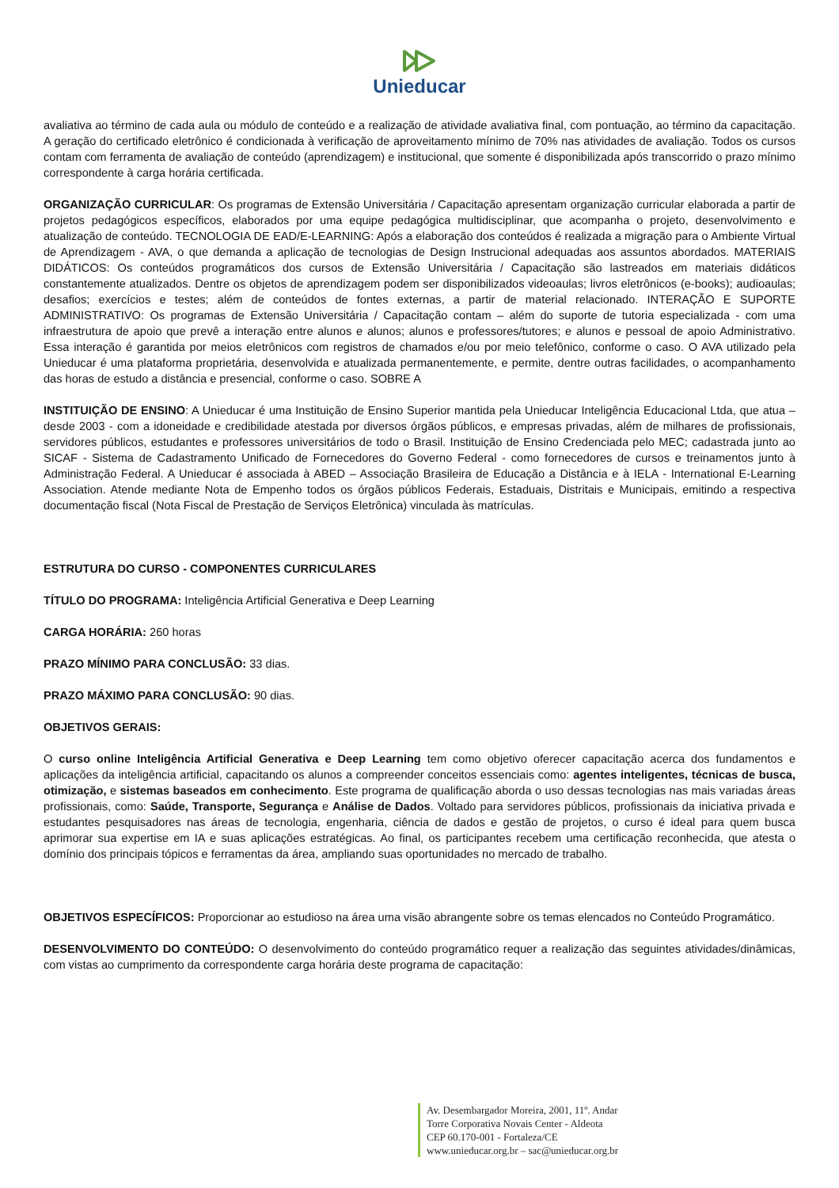Unieducar
avaliativa ao término de cada aula ou módulo de conteúdo e a realização de atividade avaliativa final, com pontuação, ao término da capacitação. A geração do certificado eletrônico é condicionada à verificação de aproveitamento mínimo de 70% nas atividades de avaliação. Todos os cursos contam com ferramenta de avaliação de conteúdo (aprendizagem) e institucional, que somente é disponibilizada após transcorrido o prazo mínimo correspondente à carga horária certificada.
ORGANIZAÇÃO CURRICULAR: Os programas de Extensão Universitária / Capacitação apresentam organização curricular elaborada a partir de projetos pedagógicos específicos, elaborados por uma equipe pedagógica multidisciplinar, que acompanha o projeto, desenvolvimento e atualização de conteúdo. TECNOLOGIA DE EAD/E-LEARNING: Após a elaboração dos conteúdos é realizada a migração para o Ambiente Virtual de Aprendizagem - AVA, o que demanda a aplicação de tecnologias de Design Instrucional adequadas aos assuntos abordados. MATERIAIS DIDÁTICOS: Os conteúdos programáticos dos cursos de Extensão Universitária / Capacitação são lastreados em materiais didáticos constantemente atualizados. Dentre os objetos de aprendizagem podem ser disponibilizados videoaulas; livros eletrônicos (e-books); audioaulas; desafios; exercícios e testes; além de conteúdos de fontes externas, a partir de material relacionado. INTERAÇÃO E SUPORTE ADMINISTRATIVO: Os programas de Extensão Universitária / Capacitação contam – além do suporte de tutoria especializada - com uma infraestrutura de apoio que prevê a interação entre alunos e alunos; alunos e professores/tutores; e alunos e pessoal de apoio Administrativo. Essa interação é garantida por meios eletrônicos com registros de chamados e/ou por meio telefônico, conforme o caso. O AVA utilizado pela Unieducar é uma plataforma proprietária, desenvolvida e atualizada permanentemente, e permite, dentre outras facilidades, o acompanhamento das horas de estudo a distância e presencial, conforme o caso. SOBRE A
INSTITUIÇÃO DE ENSINO: A Unieducar é uma Instituição de Ensino Superior mantida pela Unieducar Inteligência Educacional Ltda, que atua – desde 2003 - com a idoneidade e credibilidade atestada por diversos órgãos públicos, e empresas privadas, além de milhares de profissionais, servidores públicos, estudantes e professores universitários de todo o Brasil. Instituição de Ensino Credenciada pelo MEC; cadastrada junto ao SICAF - Sistema de Cadastramento Unificado de Fornecedores do Governo Federal - como fornecedores de cursos e treinamentos junto à Administração Federal. A Unieducar é associada à ABED – Associação Brasileira de Educação a Distância e à IELA - International E-Learning Association. Atende mediante Nota de Empenho todos os órgãos públicos Federais, Estaduais, Distritais e Municipais, emitindo a respectiva documentação fiscal (Nota Fiscal de Prestação de Serviços Eletrônica) vinculada às matrículas.
ESTRUTURA DO CURSO - COMPONENTES CURRICULARES
TÍTULO DO PROGRAMA: Inteligência Artificial Generativa e Deep Learning
CARGA HORÁRIA: 260 horas
PRAZO MÍNIMO PARA CONCLUSÃO: 33 dias.
PRAZO MÁXIMO PARA CONCLUSÃO: 90 dias.
OBJETIVOS GERAIS:
O curso online Inteligência Artificial Generativa e Deep Learning tem como objetivo oferecer capacitação acerca dos fundamentos e aplicações da inteligência artificial, capacitando os alunos a compreender conceitos essenciais como: agentes inteligentes, técnicas de busca, otimização, e sistemas baseados em conhecimento. Este programa de qualificação aborda o uso dessas tecnologias nas mais variadas áreas profissionais, como: Saúde, Transporte, Segurança e Análise de Dados. Voltado para servidores públicos, profissionais da iniciativa privada e estudantes pesquisadores nas áreas de tecnologia, engenharia, ciência de dados e gestão de projetos, o curso é ideal para quem busca aprimorar sua expertise em IA e suas aplicações estratégicas. Ao final, os participantes recebem uma certificação reconhecida, que atesta o domínio dos principais tópicos e ferramentas da área, ampliando suas oportunidades no mercado de trabalho.
OBJETIVOS ESPECÍFICOS: Proporcionar ao estudioso na área uma visão abrangente sobre os temas elencados no Conteúdo Programático.
DESENVOLVIMENTO DO CONTEÚDO: O desenvolvimento do conteúdo programático requer a realização das seguintes atividades/dinâmicas, com vistas ao cumprimento da correspondente carga horária deste programa de capacitação:
Av. Desembargador Moreira, 2001, 11º. Andar
Torre Corporativa Novais Center - Aldeota
CEP 60.170-001 - Fortaleza/CE
www.unieducar.org.br – sac@unieducar.org.br